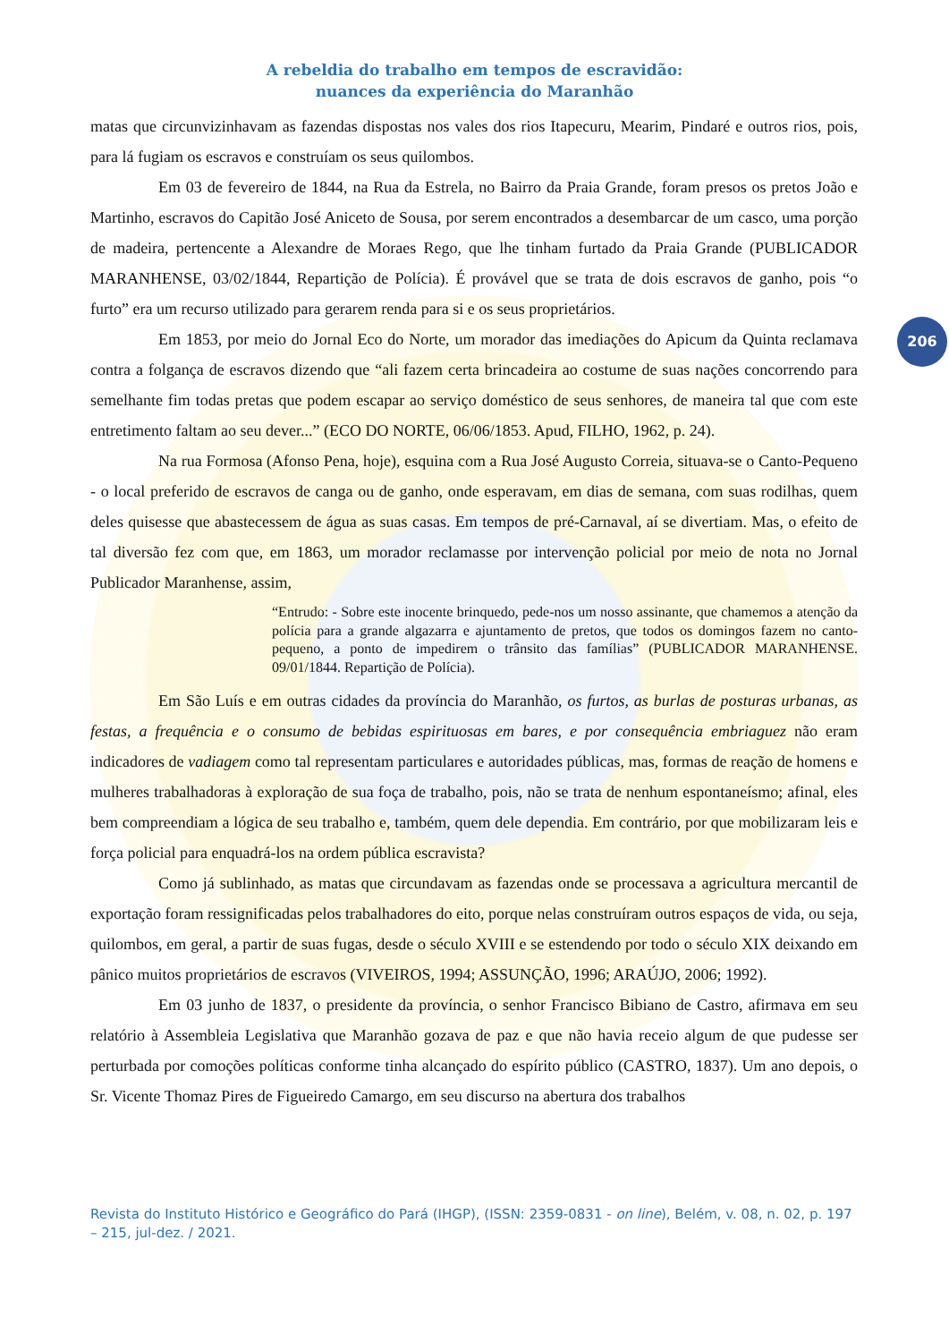A rebeldia do trabalho em tempos de escravidão:
nuances da experiência do Maranhão
206
matas que circunvizinhavam as fazendas dispostas nos vales dos rios Itapecuru, Mearim, Pindaré e outros rios, pois, para lá fugiam os escravos e construíam os seus quilombos.
Em 03 de fevereiro de 1844, na Rua da Estrela, no Bairro da Praia Grande, foram presos os pretos João e Martinho, escravos do Capitão José Aniceto de Sousa, por serem encontrados a desembarcar de um casco, uma porção de madeira, pertencente a Alexandre de Moraes Rego, que lhe tinham furtado da Praia Grande (PUBLICADOR MARANHENSE, 03/02/1844, Repartição de Polícia). É provável que se trata de dois escravos de ganho, pois “o furto” era um recurso utilizado para gerarem renda para si e os seus proprietários.
Em 1853, por meio do Jornal Eco do Norte, um morador das imediações do Apicum da Quinta reclamava contra a folgança de escravos dizendo que “ali fazem certa brincadeira ao costume de suas nações concorrendo para semelhante fim todas pretas que podem escapar ao serviço doméstico de seus senhores, de maneira tal que com este entretimento faltam ao seu dever...” (ECO DO NORTE, 06/06/1853. Apud, FILHO, 1962, p. 24).
Na rua Formosa (Afonso Pena, hoje), esquina com a Rua José Augusto Correia, situava-se o Canto-Pequeno - o local preferido de escravos de canga ou de ganho, onde esperavam, em dias de semana, com suas rodilhas, quem deles quisesse que abastecessem de água as suas casas. Em tempos de pré-Carnaval, aí se divertiam. Mas, o efeito de tal diversão fez com que, em 1863, um morador reclamasse por intervenção policial por meio de nota no Jornal Publicador Maranhense, assim,
“Entrudo: - Sobre este inocente brinquedo, pede-nos um nosso assinante, que chamemos a atenção da polícia para a grande algazarra e ajuntamento de pretos, que todos os domingos fazem no canto-pequeno, a ponto de impedirem o trânsito das famílias” (PUBLICADOR MARANHENSE. 09/01/1844. Repartição de Polícia).
Em São Luís e em outras cidades da província do Maranhão, os furtos, as burlas de posturas urbanas, as festas, a frequência e o consumo de bebidas espirituosas em bares, e por consequência embriaguez não eram indicadores de vadiagem como tal representam particulares e autoridades públicas, mas, formas de reação de homens e mulheres trabalhadoras à exploração de sua foça de trabalho, pois, não se trata de nenhum espontaneísmo; afinal, eles bem compreendiam a lógica de seu trabalho e, também, quem dele dependia. Em contrário, por que mobilizaram leis e força policial para enquadrá-los na ordem pública escravista?
Como já sublinhado, as matas que circundavam as fazendas onde se processava a agricultura mercantil de exportação foram ressignificadas pelos trabalhadores do eito, porque nelas construíram outros espaços de vida, ou seja, quilombos, em geral, a partir de suas fugas, desde o século XVIII e se estendendo por todo o século XIX deixando em pânico muitos proprietários de escravos (VIVEIROS, 1994; ASSUNÇÃO, 1996; ARAÚJO, 2006; 1992).
Em 03 junho de 1837, o presidente da província, o senhor Francisco Bibiano de Castro, afirmava em seu relatório à Assembleia Legislativa que Maranhão gozava de paz e que não havia receio algum de que pudesse ser perturbada por comoções políticas conforme tinha alcançado do espírito público (CASTRO, 1837). Um ano depois, o Sr. Vicente Thomaz Pires de Figueiredo Camargo, em seu discurso na abertura dos trabalhos
Revista do Instituto Histórico e Geográfico do Pará (IHGP), (ISSN: 2359-0831 - on line), Belém, v. 08, n. 02, p. 197 – 215, jul-dez. / 2021.